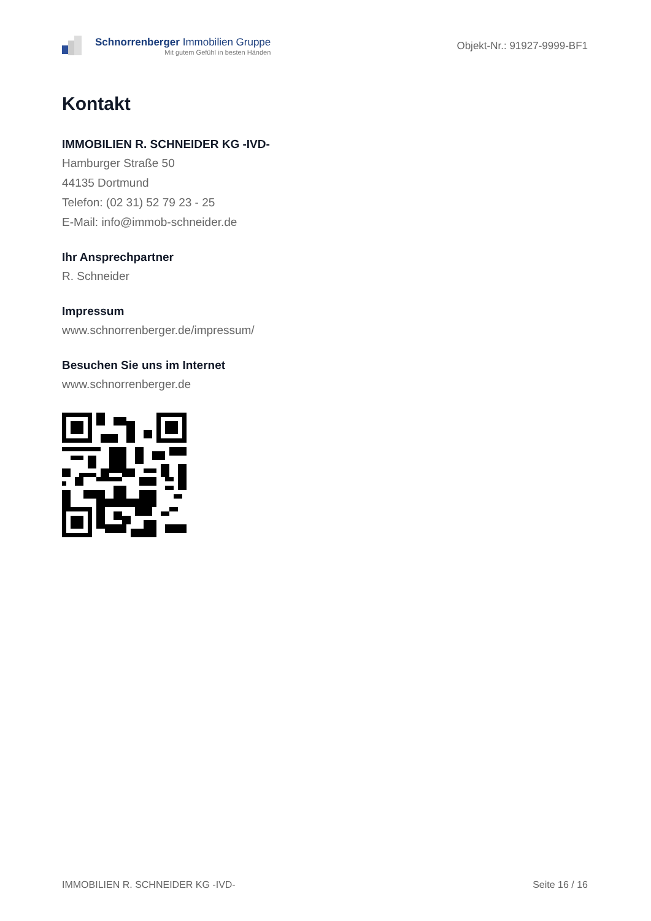Schnorrenberger Immobilien Gruppe
Mit gutem Gefühl in besten Händen
Objekt-Nr.: 91927-9999-BF1
Kontakt
IMMOBILIEN R. SCHNEIDER KG -IVD-
Hamburger Straße 50
44135 Dortmund
Telefon: (02 31) 52 79 23 - 25
E-Mail: info@immob-schneider.de
Ihr Ansprechpartner
R. Schneider
Impressum
www.schnorrenberger.de/impressum/
Besuchen Sie uns im Internet
www.schnorrenberger.de
IMMOBILIEN R. SCHNEIDER KG -IVD- Seite 16 / 16